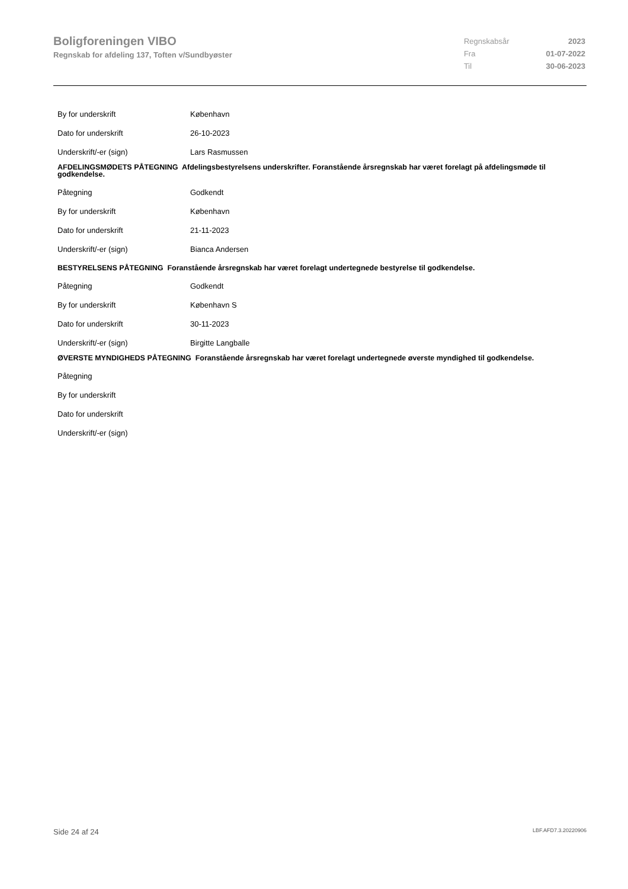Boligforeningen VIBO
Regnskab for afdeling 137, Toften v/Sundbyøster
| Regnskabsår | 2023 |
| Fra | 01-07-2022 |
| Til | 30-06-2023 |
By for underskrift København
Dato for underskrift 26-10-2023
Underskrift/-er (sign) Lars Rasmussen
AFDELINGSMØDETS PÅTEGNING Afdelingsbestyrelsens underskrifter. Foranstående årsregnskab har været forelagt på afdelingsmøde til godkendelse.
Påtegning Godkendt
By for underskrift København
Dato for underskrift 21-11-2023
Underskrift/-er (sign) Bianca Andersen
BESTYRELSENS PÅTEGNING Foranstående årsregnskab har været forelagt undertegnede bestyrelse til godkendelse.
Påtegning Godkendt
By for underskrift København S
Dato for underskrift 30-11-2023
Underskrift/-er (sign) Birgitte Langballe
ØVERSTE MYNDIGHEDS PÅTEGNING Foranstående årsregnskab har været forelagt undertegnede øverste myndighed til godkendelse.
Påtegning
By for underskrift
Dato for underskrift
Underskrift/-er (sign)
Side 24 af 24 LBF.AFD7.3.20220906